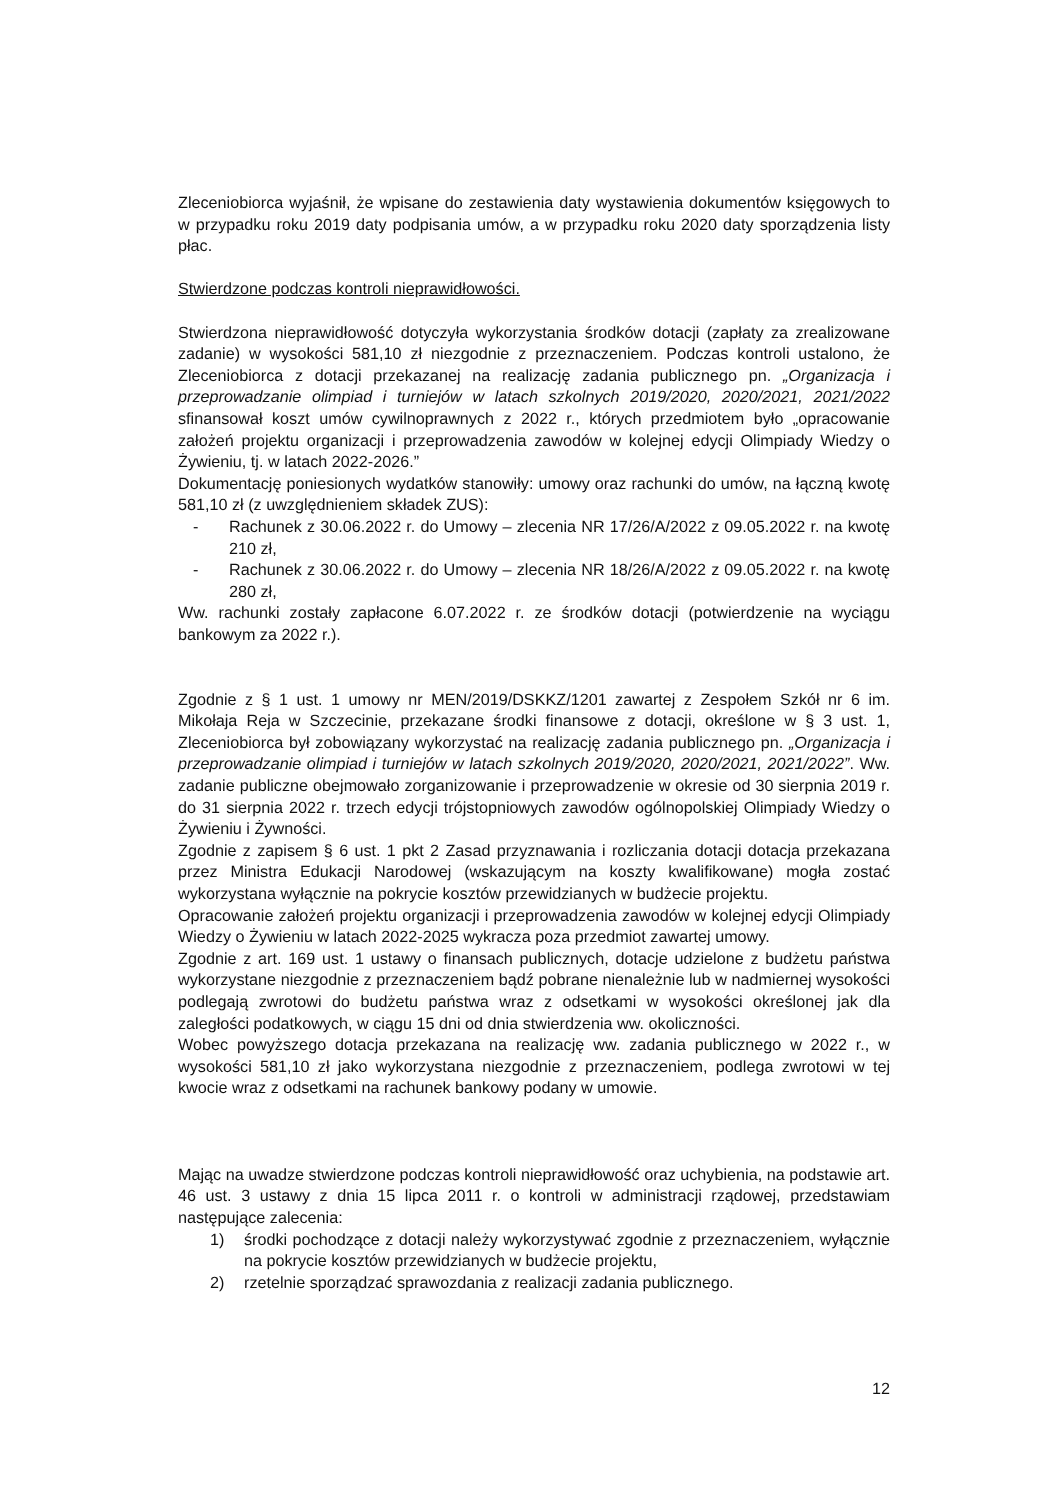Zleceniobiorca wyjaśnił, że wpisane do zestawienia daty wystawienia dokumentów księgowych to w przypadku roku 2019 daty podpisania umów, a w przypadku roku 2020 daty sporządzenia listy płac.
Stwierdzone podczas kontroli nieprawidłowości.
Stwierdzona nieprawidłowość dotyczyła wykorzystania środków dotacji (zapłaty za zrealizowane zadanie) w wysokości 581,10 zł niezgodnie z przeznaczeniem. Podczas kontroli ustalono, że Zleceniobiorca z dotacji przekazanej na realizację zadania publicznego pn. „Organizacja i przeprowadzanie olimpiad i turniejów w latach szkolnych 2019/2020, 2020/2021, 2021/2022 sfinansował koszt umów cywilnoprawnych z 2022 r., których przedmiotem było „opracowanie założeń projektu organizacji i przeprowadzenia zawodów w kolejnej edycji Olimpiady Wiedzy o Żywieniu, tj. w latach 2022-2026.”
Dokumentację poniesionych wydatków stanowiły: umowy oraz rachunki do umów, na łączną kwotę 581,10 zł (z uwzględnieniem składek ZUS):
- Rachunek z 30.06.2022 r. do Umowy – zlecenia NR 17/26/A/2022 z 09.05.2022 r. na kwotę 210 zł,
- Rachunek z 30.06.2022 r. do Umowy – zlecenia NR 18/26/A/2022 z 09.05.2022 r. na kwotę 280 zł,
Ww. rachunki zostały zapłacone 6.07.2022 r. ze środków dotacji (potwierdzenie na wyciągu bankowym za 2022 r.).
Zgodnie z § 1 ust. 1 umowy nr MEN/2019/DSKKZ/1201 zawartej z Zespołem Szkół nr 6 im. Mikołaja Reja w Szczecinie, przekazane środki finansowe z dotacji, określone w § 3 ust. 1, Zleceniobiorca był zobowiązany wykorzystać na realizację zadania publicznego pn. „Organizacja i przeprowadzanie olimpiad i turniejów w latach szkolnych 2019/2020, 2020/2021, 2021/2022”. Ww. zadanie publiczne obejmowało zorganizowanie i przeprowadzenie w okresie od 30 sierpnia 2019 r. do 31 sierpnia 2022 r. trzech edycji trójstopniowych zawodów ogólnopolskiej Olimpiady Wiedzy o Żywieniu i Żywności.
Zgodnie z zapisem § 6 ust. 1 pkt 2 Zasad przyznawania i rozliczania dotacji dotacja przekazana przez Ministra Edukacji Narodowej (wskazującym na koszty kwalifikowane) mogła zostać wykorzystana wyłącznie na pokrycie kosztów przewidzianych w budżecie projektu.
Opracowanie założeń projektu organizacji i przeprowadzenia zawodów w kolejnej edycji Olimpiady Wiedzy o Żywieniu w latach 2022-2025 wykracza poza przedmiot zawartej umowy.
Zgodnie z art. 169 ust. 1 ustawy o finansach publicznych, dotacje udzielone z budżetu państwa wykorzystane niezgodnie z przeznaczeniem bądź pobrane nienależnie lub w nadmiernej wysokości podlegają zwrotowi do budżetu państwa wraz z odsetkami w wysokości określonej jak dla zaległości podatkowych, w ciągu 15 dni od dnia stwierdzenia ww. okoliczności.
Wobec powyższego dotacja przekazana na realizację ww. zadania publicznego w 2022 r., w wysokości 581,10 zł jako wykorzystana niezgodnie z przeznaczeniem, podlega zwrotowi w tej kwocie wraz z odsetkami na rachunek bankowy podany w umowie.
Mając na uwadze stwierdzone podczas kontroli nieprawidłowość oraz uchybienia, na podstawie art. 46 ust. 3 ustawy z dnia 15 lipca 2011 r. o kontroli w administracji rządowej, przedstawiam następujące zalecenia:
1) środki pochodzące z dotacji należy wykorzystywać zgodnie z przeznaczeniem, wyłącznie na pokrycie kosztów przewidzianych w budżecie projektu,
2) rzetelnie sporządzać sprawozdania z realizacji zadania publicznego.
12